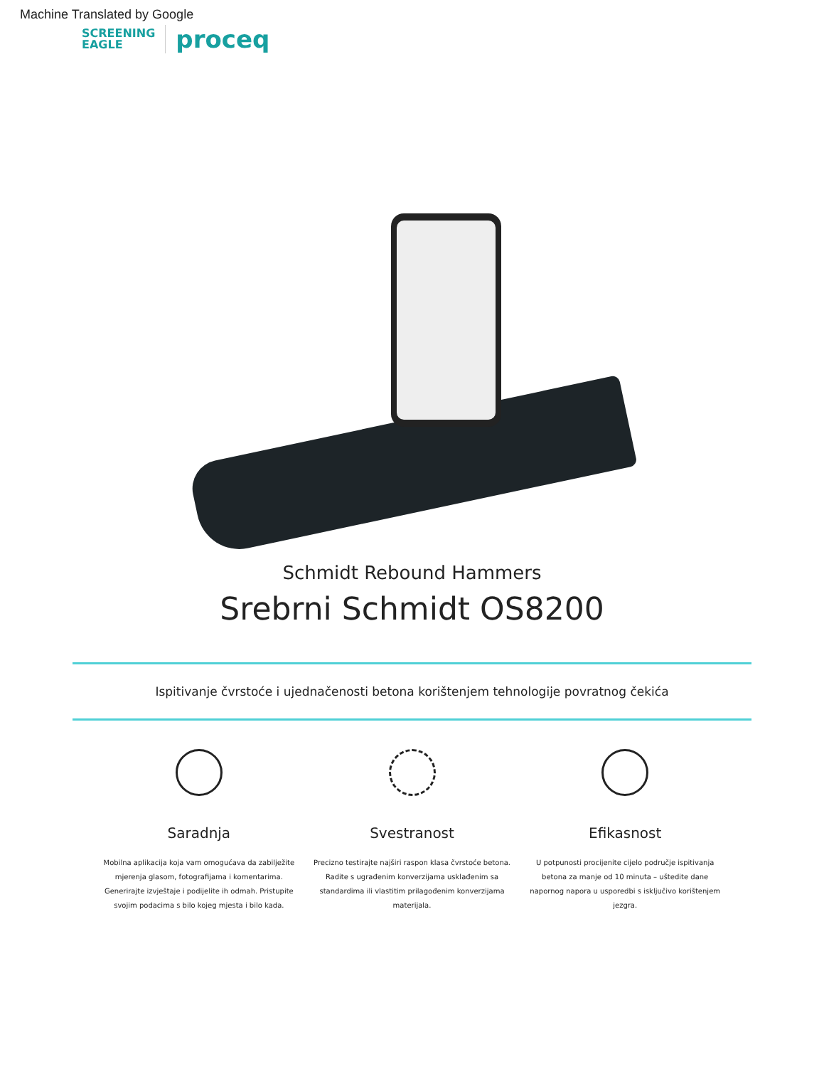Machine Translated by Google
SCREENING
EAGLE proceq
Schmidt Rebound Hammers
Srebrni Schmidt OS8200
Ispitivanje čvrstoće i ujednačenosti betona korištenjem tehnologije povratnog čekića
Saradnja
Mobilna aplikacija koja vam omogućava da zabilježite mjerenja glasom, fotografijama i komentarima. Generirajte izvještaje i podijelite ih odmah. Pristupite svojim podacima s bilo kojeg mjesta i bilo kada.
Svestranost
Precizno testirajte najširi raspon klasa čvrstoće betona. Radite s ugrađenim konverzijama usklađenim sa standardima ili vlastitim prilagođenim konverzijama materijala.
Efikasnost
U potpunosti procijenite cijelo područje ispitivanja betona za manje od 10 minuta – uštedite dane napornog napora u usporedbi s isključivo korištenjem jezgra.